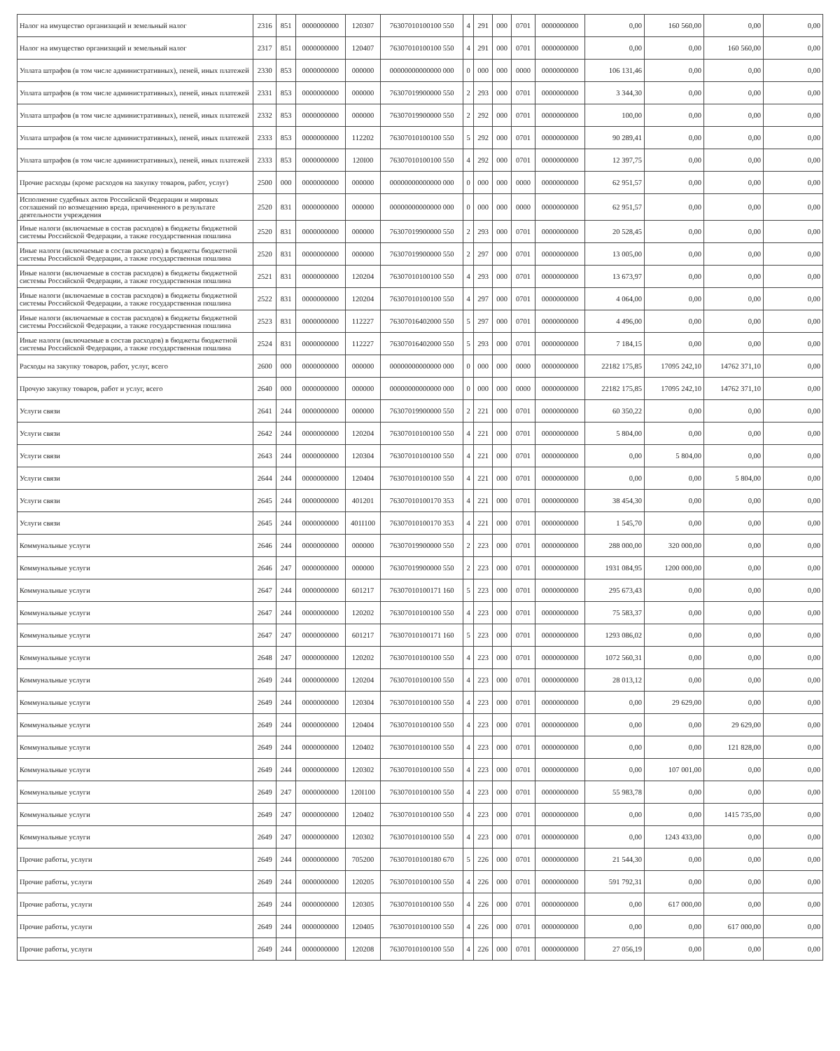| Налог на имущество организаций и земельный налог | 2316 | 851 | 0000000000 | 120307 | 76307010100100 550 | 4 | 291 | 000 | 0701 | 0000000000 | 0,00 | 160 560,00 | 0,00 | 0,00 |
| Налог на имущество организаций и земельный налог | 2317 | 851 | 0000000000 | 120407 | 76307010100100 550 | 4 | 291 | 000 | 0701 | 0000000000 | 0,00 | 0,00 | 160 560,00 | 0,00 |
| Уплата штрафов (в том числе административных), пеней, иных платежей | 2330 | 853 | 0000000000 | 000000 | 00000000000000 000 | 0 | 000 | 000 | 0000 | 0000000000 | 106 131,46 | 0,00 | 0,00 | 0,00 |
| Уплата штрафов (в том числе административных), пеней, иных платежей | 2331 | 853 | 0000000000 | 000000 | 76307019900000 550 | 2 | 293 | 000 | 0701 | 0000000000 | 3 344,30 | 0,00 | 0,00 | 0,00 |
| Уплата штрафов (в том числе административных), пеней, иных платежей | 2332 | 853 | 0000000000 | 000000 | 76307019900000 550 | 2 | 292 | 000 | 0701 | 0000000000 | 100,00 | 0,00 | 0,00 | 0,00 |
| Уплата штрафов (в том числе административных), пеней, иных платежей | 2333 | 853 | 0000000000 | 112202 | 76307010100100 550 | 5 | 292 | 000 | 0701 | 0000000000 | 90 289,41 | 0,00 | 0,00 | 0,00 |
| Уплата штрафов (в том числе административных), пеней, иных платежей | 2333 | 853 | 0000000000 | 120I00 | 76307010100100 550 | 4 | 292 | 000 | 0701 | 0000000000 | 12 397,75 | 0,00 | 0,00 | 0,00 |
| Прочие расходы (кроме расходов на закупку товаров, работ, услуг) | 2500 | 000 | 0000000000 | 000000 | 00000000000000 000 | 0 | 000 | 000 | 0000 | 0000000000 | 62 951,57 | 0,00 | 0,00 | 0,00 |
| Исполнение судебных актов Российской Федерации и мировых соглашений по возмещению вреда, причиненного в результате деятельности учреждения | 2520 | 831 | 0000000000 | 000000 | 00000000000000 000 | 0 | 000 | 000 | 0000 | 0000000000 | 62 951,57 | 0,00 | 0,00 | 0,00 |
| Иные налоги (включаемые в состав расходов) в бюджеты бюджетной системы Российской Федерации, а также государственная пошлина | 2520 | 831 | 0000000000 | 000000 | 76307019900000 550 | 2 | 293 | 000 | 0701 | 0000000000 | 20 528,45 | 0,00 | 0,00 | 0,00 |
| Иные налоги (включаемые в состав расходов) в бюджеты бюджетной системы Российской Федерации, а также государственная пошлина | 2520 | 831 | 0000000000 | 000000 | 76307019900000 550 | 2 | 297 | 000 | 0701 | 0000000000 | 13 005,00 | 0,00 | 0,00 | 0,00 |
| Иные налоги (включаемые в состав расходов) в бюджеты бюджетной системы Российской Федерации, а также государственная пошлина | 2521 | 831 | 0000000000 | 120204 | 76307010100100 550 | 4 | 293 | 000 | 0701 | 0000000000 | 13 673,97 | 0,00 | 0,00 | 0,00 |
| Иные налоги (включаемые в состав расходов) в бюджеты бюджетной системы Российской Федерации, а также государственная пошлина | 2522 | 831 | 0000000000 | 120204 | 76307010100100 550 | 4 | 297 | 000 | 0701 | 0000000000 | 4 064,00 | 0,00 | 0,00 | 0,00 |
| Иные налоги (включаемые в состав расходов) в бюджеты бюджетной системы Российской Федерации, а также государственная пошлина | 2523 | 831 | 0000000000 | 112227 | 76307016402000 550 | 5 | 297 | 000 | 0701 | 0000000000 | 4 496,00 | 0,00 | 0,00 | 0,00 |
| Иные налоги (включаемые в состав расходов) в бюджеты бюджетной системы Российской Федерации, а также государственная пошлина | 2524 | 831 | 0000000000 | 112227 | 76307016402000 550 | 5 | 293 | 000 | 0701 | 0000000000 | 7 184,15 | 0,00 | 0,00 | 0,00 |
| Расходы на закупку товаров, работ, услуг, всего | 2600 | 000 | 0000000000 | 000000 | 00000000000000 000 | 0 | 000 | 000 | 0000 | 0000000000 | 22182 175,85 | 17095 242,10 | 14762 371,10 | 0,00 |
| Прочую закупку товаров, работ и услуг, всего | 2640 | 000 | 0000000000 | 000000 | 00000000000000 000 | 0 | 000 | 000 | 0000 | 0000000000 | 22182 175,85 | 17095 242,10 | 14762 371,10 | 0,00 |
| Услуги связи | 2641 | 244 | 0000000000 | 000000 | 76307019900000 550 | 2 | 221 | 000 | 0701 | 0000000000 | 60 350,22 | 0,00 | 0,00 | 0,00 |
| Услуги связи | 2642 | 244 | 0000000000 | 120204 | 76307010100100 550 | 4 | 221 | 000 | 0701 | 0000000000 | 5 804,00 | 0,00 | 0,00 | 0,00 |
| Услуги связи | 2643 | 244 | 0000000000 | 120304 | 76307010100100 550 | 4 | 221 | 000 | 0701 | 0000000000 | 0,00 | 5 804,00 | 0,00 | 0,00 |
| Услуги связи | 2644 | 244 | 0000000000 | 120404 | 76307010100100 550 | 4 | 221 | 000 | 0701 | 0000000000 | 0,00 | 0,00 | 5 804,00 | 0,00 |
| Услуги связи | 2645 | 244 | 0000000000 | 401201 | 76307010100170 353 | 4 | 221 | 000 | 0701 | 0000000000 | 38 454,30 | 0,00 | 0,00 | 0,00 |
| Услуги связи | 2645 | 244 | 0000000000 | 401I100 | 76307010100170 353 | 4 | 221 | 000 | 0701 | 0000000000 | 1 545,70 | 0,00 | 0,00 | 0,00 |
| Коммунальные услуги | 2646 | 244 | 0000000000 | 000000 | 76307019900000 550 | 2 | 223 | 000 | 0701 | 0000000000 | 288 000,00 | 320 000,00 | 0,00 | 0,00 |
| Коммунальные услуги | 2646 | 247 | 0000000000 | 000000 | 76307019900000 550 | 2 | 223 | 000 | 0701 | 0000000000 | 1931 084,95 | 1200 000,00 | 0,00 | 0,00 |
| Коммунальные услуги | 2647 | 244 | 0000000000 | 601217 | 76307010100171 160 | 5 | 223 | 000 | 0701 | 0000000000 | 295 673,43 | 0,00 | 0,00 | 0,00 |
| Коммунальные услуги | 2647 | 244 | 0000000000 | 120202 | 76307010100100 550 | 4 | 223 | 000 | 0701 | 0000000000 | 75 583,37 | 0,00 | 0,00 | 0,00 |
| Коммунальные услуги | 2647 | 247 | 0000000000 | 601217 | 76307010100171 160 | 5 | 223 | 000 | 0701 | 0000000000 | 1293 086,02 | 0,00 | 0,00 | 0,00 |
| Коммунальные услуги | 2648 | 247 | 0000000000 | 120202 | 76307010100100 550 | 4 | 223 | 000 | 0701 | 0000000000 | 1072 560,31 | 0,00 | 0,00 | 0,00 |
| Коммунальные услуги | 2649 | 244 | 0000000000 | 120204 | 76307010100100 550 | 4 | 223 | 000 | 0701 | 0000000000 | 28 013,12 | 0,00 | 0,00 | 0,00 |
| Коммунальные услуги | 2649 | 244 | 0000000000 | 120304 | 76307010100100 550 | 4 | 223 | 000 | 0701 | 0000000000 | 0,00 | 29 629,00 | 0,00 | 0,00 |
| Коммунальные услуги | 2649 | 244 | 0000000000 | 120404 | 76307010100100 550 | 4 | 223 | 000 | 0701 | 0000000000 | 0,00 | 0,00 | 29 629,00 | 0,00 |
| Коммунальные услуги | 2649 | 244 | 0000000000 | 120402 | 76307010100100 550 | 4 | 223 | 000 | 0701 | 0000000000 | 0,00 | 0,00 | 121 828,00 | 0,00 |
| Коммунальные услуги | 2649 | 244 | 0000000000 | 120302 | 76307010100100 550 | 4 | 223 | 000 | 0701 | 0000000000 | 0,00 | 107 001,00 | 0,00 | 0,00 |
| Коммунальные услуги | 2649 | 247 | 0000000000 | 120I100 | 76307010100100 550 | 4 | 223 | 000 | 0701 | 0000000000 | 55 983,78 | 0,00 | 0,00 | 0,00 |
| Коммунальные услуги | 2649 | 247 | 0000000000 | 120402 | 76307010100100 550 | 4 | 223 | 000 | 0701 | 0000000000 | 0,00 | 0,00 | 1415 735,00 | 0,00 |
| Коммунальные услуги | 2649 | 247 | 0000000000 | 120302 | 76307010100100 550 | 4 | 223 | 000 | 0701 | 0000000000 | 0,00 | 1243 433,00 | 0,00 | 0,00 |
| Прочие работы, услуги | 2649 | 244 | 0000000000 | 705200 | 76307010100180 670 | 5 | 226 | 000 | 0701 | 0000000000 | 21 544,30 | 0,00 | 0,00 | 0,00 |
| Прочие работы, услуги | 2649 | 244 | 0000000000 | 120205 | 76307010100100 550 | 4 | 226 | 000 | 0701 | 0000000000 | 591 792,31 | 0,00 | 0,00 | 0,00 |
| Прочие работы, услуги | 2649 | 244 | 0000000000 | 120305 | 76307010100100 550 | 4 | 226 | 000 | 0701 | 0000000000 | 0,00 | 617 000,00 | 0,00 | 0,00 |
| Прочие работы, услуги | 2649 | 244 | 0000000000 | 120405 | 76307010100100 550 | 4 | 226 | 000 | 0701 | 0000000000 | 0,00 | 0,00 | 617 000,00 | 0,00 |
| Прочие работы, услуги | 2649 | 244 | 0000000000 | 120208 | 76307010100100 550 | 4 | 226 | 000 | 0701 | 0000000000 | 27 056,19 | 0,00 | 0,00 | 0,00 |